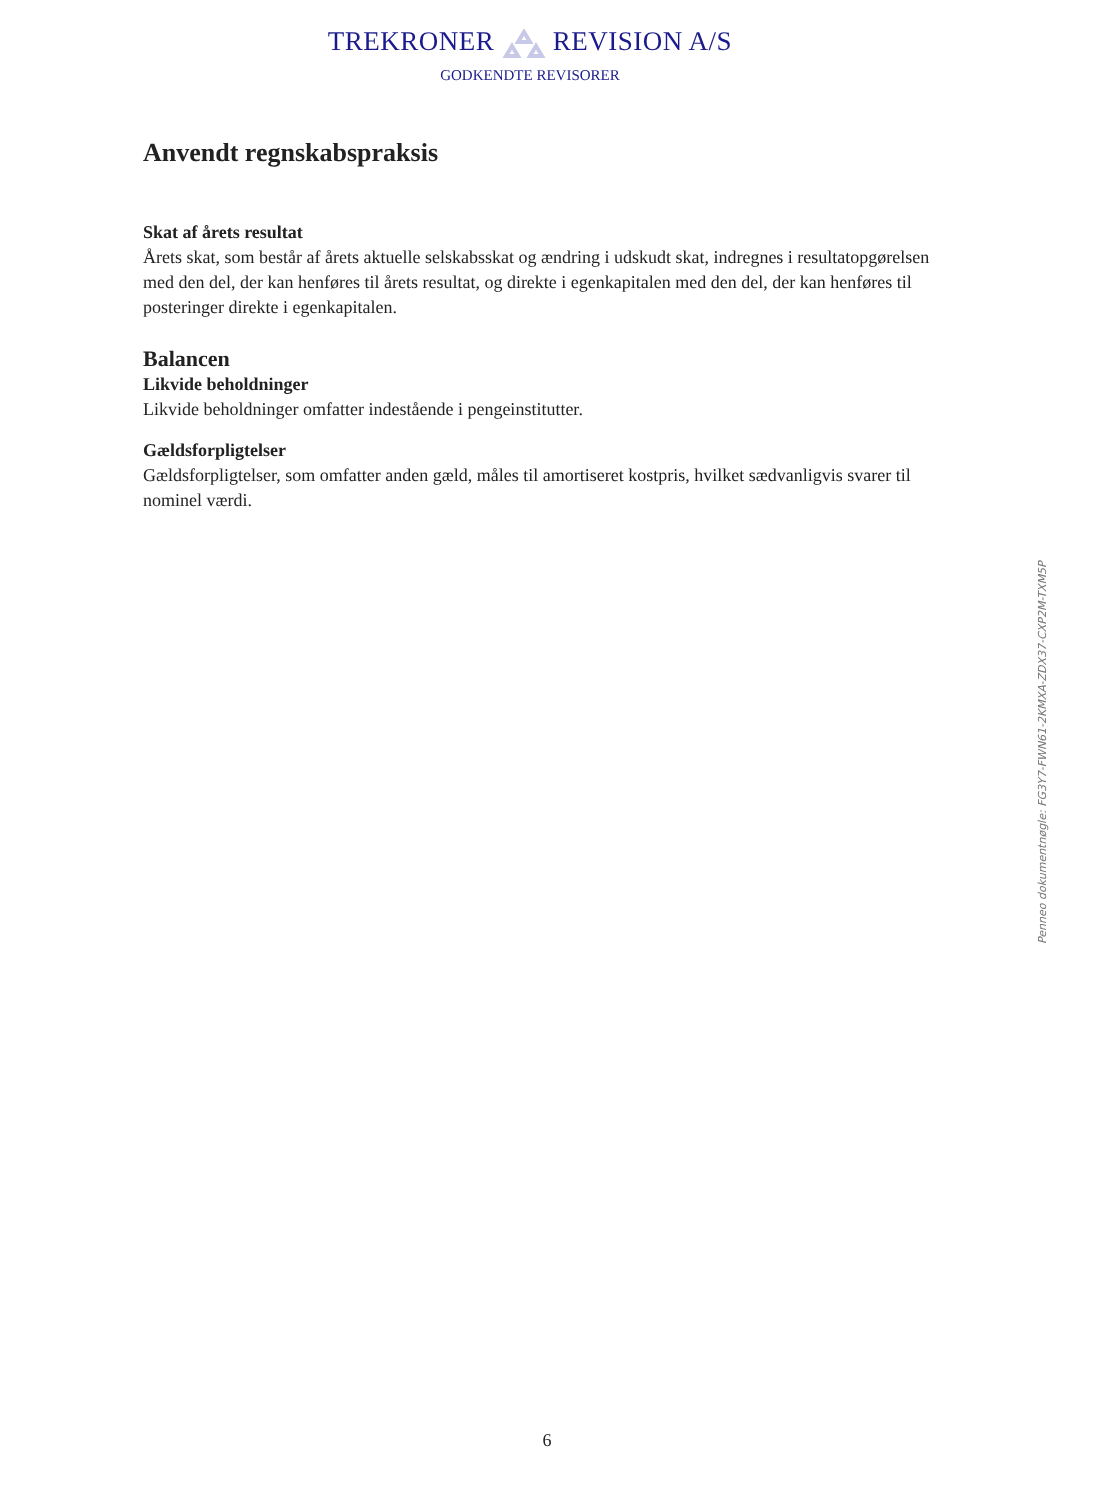TREKRONER REVISION A/S
GODKENDTE REVISORER
Anvendt regnskabspraksis
Skat af årets resultat
Årets skat, som består af årets aktuelle selskabsskat og ændring i udskudt skat, indregnes i resultatopgørelsen med den del, der kan henføres til årets resultat, og direkte i egenkapitalen med den del, der kan henføres til posteringer direkte i egenkapitalen.
Balancen
Likvide beholdninger
Likvide beholdninger omfatter indestående i pengeinstitutter.
Gældsforpligtelser
Gældsforpligtelser, som omfatter anden gæld, måles til amortiseret kostpris, hvilket sædvanligvis svarer til nominel værdi.
Penneo dokumentnøgle: FG3Y7-FWN61-2KMXA-ZDX37-CXP2M-TXM5P
6